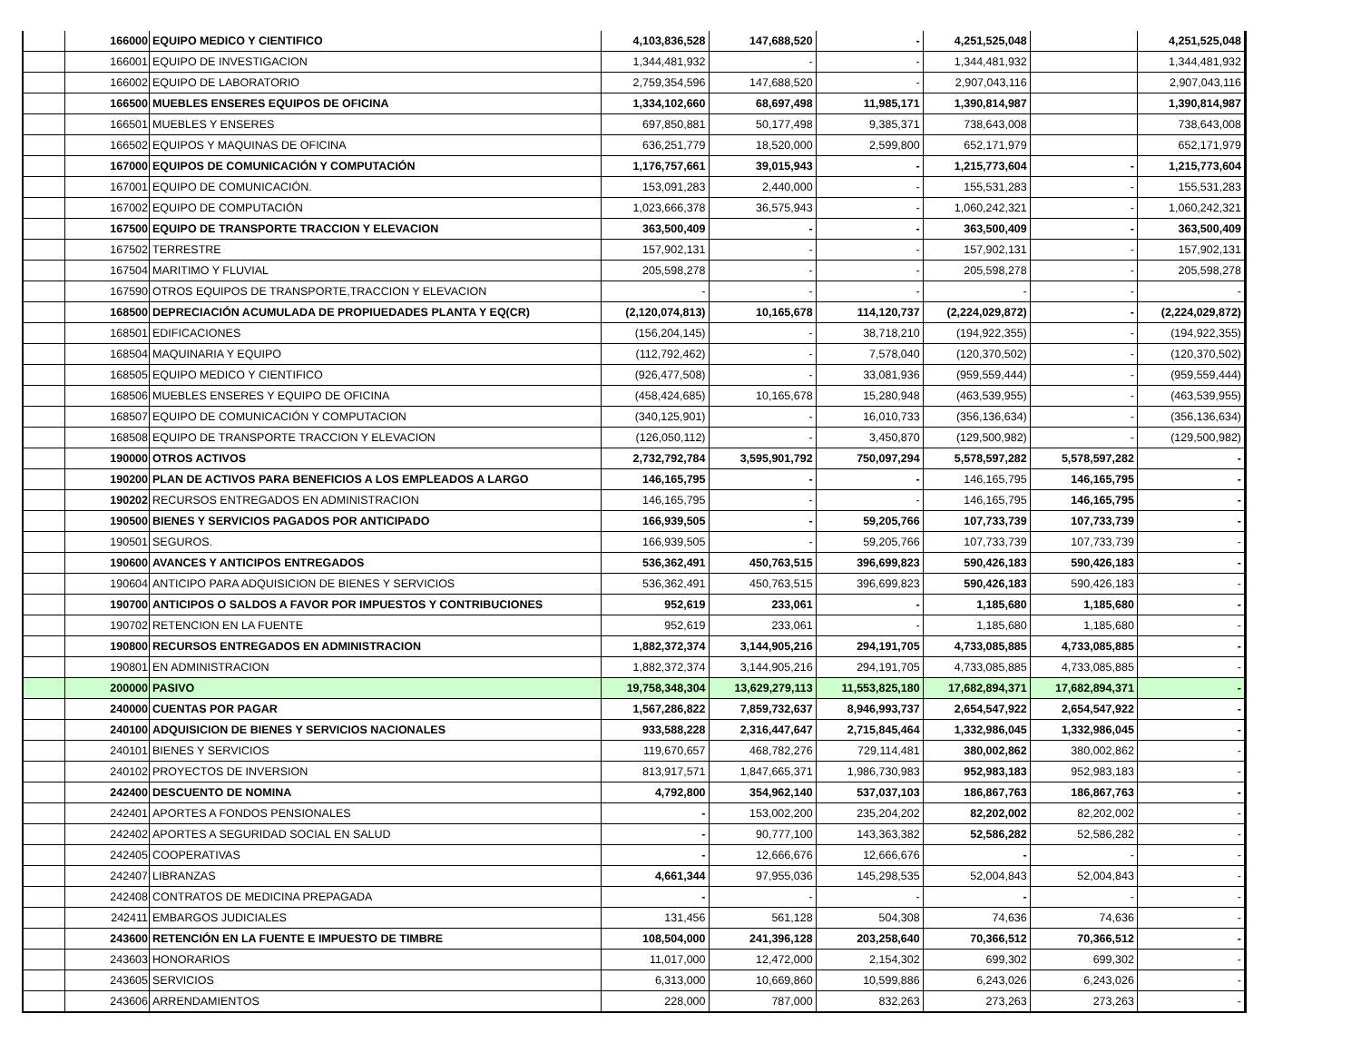| | 166000 | EQUIPO MEDICO Y CIENTIFICO | 4,103,836,528 | 147,688,520 | - | 4,251,525,048 | | 4,251,525,048 |
| | 166001 | EQUIPO DE INVESTIGACION | 1,344,481,932 | - | - | 1,344,481,932 | | 1,344,481,932 |
| | 166002 | EQUIPO DE LABORATORIO | 2,759,354,596 | 147,688,520 | - | 2,907,043,116 | | 2,907,043,116 |
| | 166500 | MUEBLES ENSERES EQUIPOS DE OFICINA | 1,334,102,660 | 68,697,498 | 11,985,171 | 1,390,814,987 | | 1,390,814,987 |
| | 166501 | MUEBLES Y ENSERES | 697,850,881 | 50,177,498 | 9,385,371 | 738,643,008 | | 738,643,008 |
| | 166502 | EQUIPOS Y MAQUINAS DE OFICINA | 636,251,779 | 18,520,000 | 2,599,800 | 652,171,979 | | 652,171,979 |
| | 167000 | EQUIPOS DE COMUNICACIÓN Y COMPUTACIÓN | 1,176,757,661 | 39,015,943 | - | 1,215,773,604 | - | 1,215,773,604 |
| | 167001 | EQUIPO DE COMUNICACIÓN. | 153,091,283 | 2,440,000 | - | 155,531,283 | - | 155,531,283 |
| | 167002 | EQUIPO DE COMPUTACIÓN | 1,023,666,378 | 36,575,943 | - | 1,060,242,321 | - | 1,060,242,321 |
| | 167500 | EQUIPO DE TRANSPORTE TRACCION Y ELEVACION | 363,500,409 | - | - | 363,500,409 | - | 363,500,409 |
| | 167502 | TERRESTRE | 157,902,131 | - | - | 157,902,131 | - | 157,902,131 |
| | 167504 | MARITIMO Y FLUVIAL | 205,598,278 | - | - | 205,598,278 | - | 205,598,278 |
| | 167590 | OTROS EQUIPOS DE TRANSPORTE,TRACCION Y ELEVACION | - | - | - | - | - | - |
| | 168500 | DEPRECIACIÓN ACUMULADA DE PROPIUEDADES PLANTA Y EQ(CR) | (2,120,074,813) | 10,165,678 | 114,120,737 | (2,224,029,872) | - | (2,224,029,872) |
| | 168501 | EDIFICACIONES | (156,204,145) | - | 38,718,210 | (194,922,355) | - | (194,922,355) |
| | 168504 | MAQUINARIA Y EQUIPO | (112,792,462) | - | 7,578,040 | (120,370,502) | - | (120,370,502) |
| | 168505 | EQUIPO MEDICO Y CIENTIFICO | (926,477,508) | - | 33,081,936 | (959,559,444) | - | (959,559,444) |
| | 168506 | MUEBLES ENSERES Y EQUIPO DE OFICINA | (458,424,685) | 10,165,678 | 15,280,948 | (463,539,955) | - | (463,539,955) |
| | 168507 | EQUIPO DE COMUNICACIÓN Y COMPUTACION | (340,125,901) | - | 16,010,733 | (356,136,634) | - | (356,136,634) |
| | 168508 | EQUIPO DE TRANSPORTE TRACCION Y ELEVACION | (126,050,112) | - | 3,450,870 | (129,500,982) | - | (129,500,982) |
| | 190000 | OTROS ACTIVOS | 2,732,792,784 | 3,595,901,792 | 750,097,294 | 5,578,597,282 | 5,578,597,282 | - |
| | 190200 | PLAN DE ACTIVOS PARA BENEFICIOS A LOS EMPLEADOS A LARGO | 146,165,795 | - | - | 146,165,795 | 146,165,795 | - |
| | 190202 | RECURSOS ENTREGADOS EN ADMINISTRACION | 146,165,795 | - | - | 146,165,795 | 146,165,795 | - |
| | 190500 | BIENES Y SERVICIOS PAGADOS POR ANTICIPADO | 166,939,505 | - | 59,205,766 | 107,733,739 | 107,733,739 | - |
| | 190501 | SEGUROS. | 166,939,505 | - | 59,205,766 | 107,733,739 | 107,733,739 | - |
| | 190600 | AVANCES Y ANTICIPOS ENTREGADOS | 536,362,491 | 450,763,515 | 396,699,823 | 590,426,183 | 590,426,183 | - |
| | 190604 | ANTICIPO PARA ADQUISICION DE BIENES Y SERVICIOS | 536,362,491 | 450,763,515 | 396,699,823 | 590,426,183 | 590,426,183 | - |
| | 190700 | ANTICIPOS O SALDOS A FAVOR POR IMPUESTOS Y CONTRIBUCIONES | 952,619 | 233,061 | - | 1,185,680 | 1,185,680 | - |
| | 190702 | RETENCION EN LA FUENTE | 952,619 | 233,061 | - | 1,185,680 | 1,185,680 | - |
| | 190800 | RECURSOS ENTREGADOS EN ADMINISTRACION | 1,882,372,374 | 3,144,905,216 | 294,191,705 | 4,733,085,885 | 4,733,085,885 | - |
| | 190801 | EN ADMINISTRACION | 1,882,372,374 | 3,144,905,216 | 294,191,705 | 4,733,085,885 | 4,733,085,885 | - |
| | 200000 | PASIVO | 19,758,348,304 | 13,629,279,113 | 11,553,825,180 | 17,682,894,371 | 17,682,894,371 | - |
| | 240000 | CUENTAS POR PAGAR | 1,567,286,822 | 7,859,732,637 | 8,946,993,737 | 2,654,547,922 | 2,654,547,922 | - |
| | 240100 | ADQUISICION DE BIENES Y SERVICIOS NACIONALES | 933,588,228 | 2,316,447,647 | 2,715,845,464 | 1,332,986,045 | 1,332,986,045 | - |
| | 240101 | BIENES Y SERVICIOS | 119,670,657 | 468,782,276 | 729,114,481 | 380,002,862 | 380,002,862 | - |
| | 240102 | PROYECTOS DE INVERSION | 813,917,571 | 1,847,665,371 | 1,986,730,983 | 952,983,183 | 952,983,183 | - |
| | 242400 | DESCUENTO DE NOMINA | 4,792,800 | 354,962,140 | 537,037,103 | 186,867,763 | 186,867,763 | - |
| | 242401 | APORTES A FONDOS PENSIONALES | - | 153,002,200 | 235,204,202 | 82,202,002 | 82,202,002 | - |
| | 242402 | APORTES A SEGURIDAD SOCIAL EN SALUD | - | 90,777,100 | 143,363,382 | 52,586,282 | 52,586,282 | - |
| | 242405 | COOPERATIVAS | - | 12,666,676 | 12,666,676 | - | - | - |
| | 242407 | LIBRANZAS | 4,661,344 | 97,955,036 | 145,298,535 | 52,004,843 | 52,004,843 | - |
| | 242408 | CONTRATOS DE MEDICINA PREPAGADA | - | - | - | - | - | - |
| | 242411 | EMBARGOS JUDICIALES | 131,456 | 561,128 | 504,308 | 74,636 | 74,636 | - |
| | 243600 | RETENCIÓN EN LA FUENTE E IMPUESTO DE TIMBRE | 108,504,000 | 241,396,128 | 203,258,640 | 70,366,512 | 70,366,512 | - |
| | 243603 | HONORARIOS | 11,017,000 | 12,472,000 | 2,154,302 | 699,302 | 699,302 | - |
| | 243605 | SERVICIOS | 6,313,000 | 10,669,860 | 10,599,886 | 6,243,026 | 6,243,026 | - |
| | 243606 | ARRENDAMIENTOS | 228,000 | 787,000 | 832,263 | 273,263 | 273,263 | - |